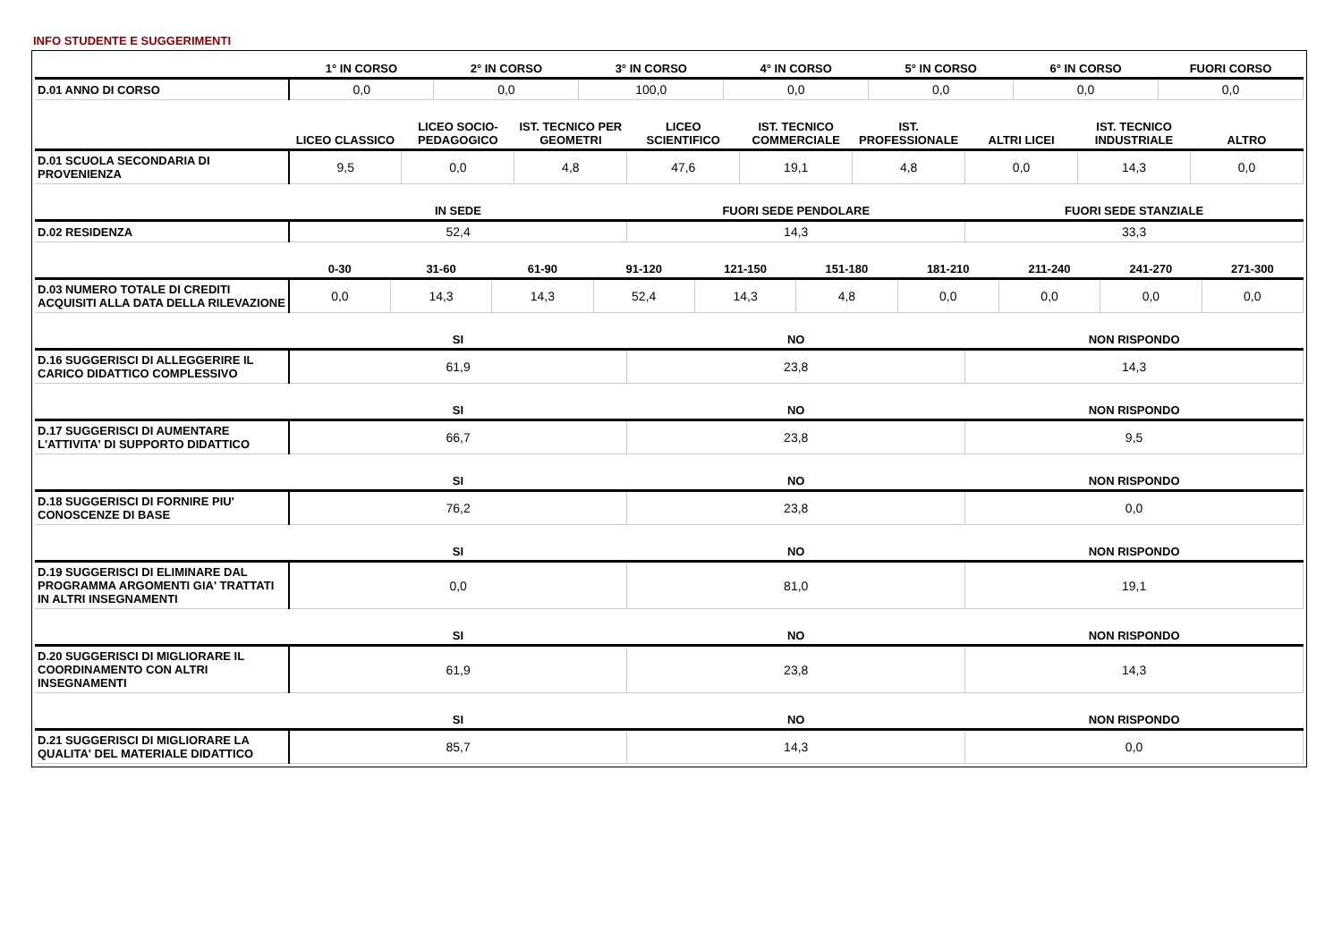INFO STUDENTE E SUGGERIMENTI
| | 1° IN CORSO | 2° IN CORSO | 3° IN CORSO | 4° IN CORSO | 5° IN CORSO | 6° IN CORSO | FUORI CORSO |
| --- | --- | --- | --- | --- | --- | --- | --- |
| D.01 ANNO DI CORSO | 0,0 | 0,0 | 100,0 | 0,0 | 0,0 | 0,0 | 0,0 |
| | LICEO CLASSICO | LICEO SOCIO-PEDAGOGICO | IST. TECNICO PER GEOMETRI | LICEO SCIENTIFICO | IST. TECNICO COMMERCIALE | IST. PROFESSIONALE | ALTRI LICEI | IST. TECNICO INDUSTRIALE | ALTRO |
| --- | --- | --- | --- | --- | --- | --- | --- | --- | --- |
| D.01 SCUOLA SECONDARIA DI PROVENIENZA | 9,5 | 0,0 | 4,8 | 47,6 | 19,1 | 4,8 | 0,0 | 14,3 | 0,0 |
| | IN SEDE | FUORI SEDE PENDOLARE | FUORI SEDE STANZIALE |
| --- | --- | --- | --- |
| D.02 RESIDENZA | 52,4 | 14,3 | 33,3 |
| | 0-30 | 31-60 | 61-90 | 91-120 | 121-150 | 151-180 | 181-210 | 211-240 | 241-270 | 271-300 |
| --- | --- | --- | --- | --- | --- | --- | --- | --- | --- | --- |
| D.03 NUMERO TOTALE DI CREDITI ACQUISITI ALLA DATA DELLA RILEVAZIONE | 0,0 | 14,3 | 14,3 | 52,4 | 14,3 | 4,8 | 0,0 | 0,0 | 0,0 | 0,0 |
| | SI | NO | NON RISPONDO |
| --- | --- | --- | --- |
| D.16 SUGGERISCI DI ALLEGGERIRE IL CARICO DIDATTICO COMPLESSIVO | 61,9 | 23,8 | 14,3 |
| | SI | NO | NON RISPONDO |
| --- | --- | --- | --- |
| D.17 SUGGERISCI DI AUMENTARE L'ATTIVITA' DI SUPPORTO DIDATTICO | 66,7 | 23,8 | 9,5 |
| | SI | NO | NON RISPONDO |
| --- | --- | --- | --- |
| D.18 SUGGERISCI DI FORNIRE PIU' CONOSCENZE DI BASE | 76,2 | 23,8 | 0,0 |
| | SI | NO | NON RISPONDO |
| --- | --- | --- | --- |
| D.19 SUGGERISCI DI ELIMINARE DAL PROGRAMMA ARGOMENTI GIA' TRATTATI IN ALTRI INSEGNAMENTI | 0,0 | 81,0 | 19,1 |
| | SI | NO | NON RISPONDO |
| --- | --- | --- | --- |
| D.20 SUGGERISCI DI MIGLIORARE IL COORDINAMENTO CON ALTRI INSEGNAMENTI | 61,9 | 23,8 | 14,3 |
| | SI | NO | NON RISPONDO |
| --- | --- | --- | --- |
| D.21 SUGGERISCI DI MIGLIORARE LA QUALITA' DEL MATERIALE DIDATTICO | 85,7 | 14,3 | 0,0 |